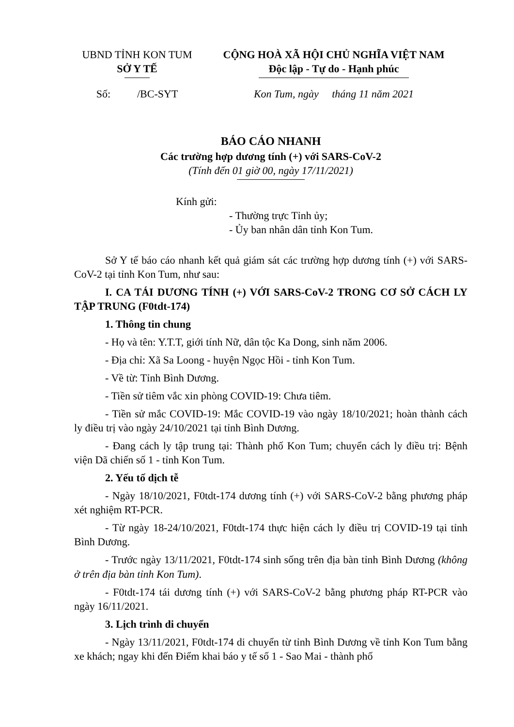UBND TỈNH KON TUM
SỞ Y TẾ
CỘNG HOÀ XÃ HỘI CHỦ NGHĨA VIỆT NAM
Độc lập - Tự do - Hạnh phúc
Số: /BC-SYT
Kon Tum, ngày tháng 11 năm 2021
BÁO CÁO NHANH
Các trường hợp dương tính (+) với SARS-CoV-2
(Tính đến 01 giờ 00, ngày 17/11/2021)
Kính gửi:
- Thường trực Tỉnh ủy;
- Ủy ban nhân dân tỉnh Kon Tum.
Sở Y tế báo cáo nhanh kết quả giám sát các trường hợp dương tính (+) với SARS-CoV-2 tại tỉnh Kon Tum, như sau:
I. CA TÁI DƯƠNG TÍNH (+) VỚI SARS-CoV-2 TRONG CƠ SỞ CÁCH LY TẬP TRUNG (F0tdt-174)
1. Thông tin chung
- Họ và tên: Y.T.T, giới tính Nữ, dân tộc Ka Dong, sinh năm 2006.
- Địa chỉ: Xã Sa Loong - huyện Ngọc Hồi - tỉnh Kon Tum.
- Về từ: Tỉnh Bình Dương.
- Tiền sử tiêm vắc xin phòng COVID-19: Chưa tiêm.
- Tiền sử mắc COVID-19: Mắc COVID-19 vào ngày 18/10/2021; hoàn thành cách ly điều trị vào ngày 24/10/2021 tại tỉnh Bình Dương.
- Đang cách ly tập trung tại: Thành phố Kon Tum; chuyển cách ly điều trị: Bệnh viện Dã chiến số 1 - tỉnh Kon Tum.
2. Yếu tố dịch tễ
- Ngày 18/10/2021, F0tdt-174 dương tính (+) với SARS-CoV-2 bằng phương pháp xét nghiệm RT-PCR.
- Từ ngày 18-24/10/2021, F0tdt-174 thực hiện cách ly điều trị COVID-19 tại tỉnh Bình Dương.
- Trước ngày 13/11/2021, F0tdt-174 sinh sống trên địa bàn tỉnh Bình Dương (không ở trên địa bàn tỉnh Kon Tum).
- F0tdt-174 tái dương tính (+) với SARS-CoV-2 bằng phương pháp RT-PCR vào ngày 16/11/2021.
3. Lịch trình di chuyển
- Ngày 13/11/2021, F0tdt-174 di chuyển từ tỉnh Bình Dương về tỉnh Kon Tum bằng xe khách; ngay khi đến Điểm khai báo y tế số 1 - Sao Mai - thành phố